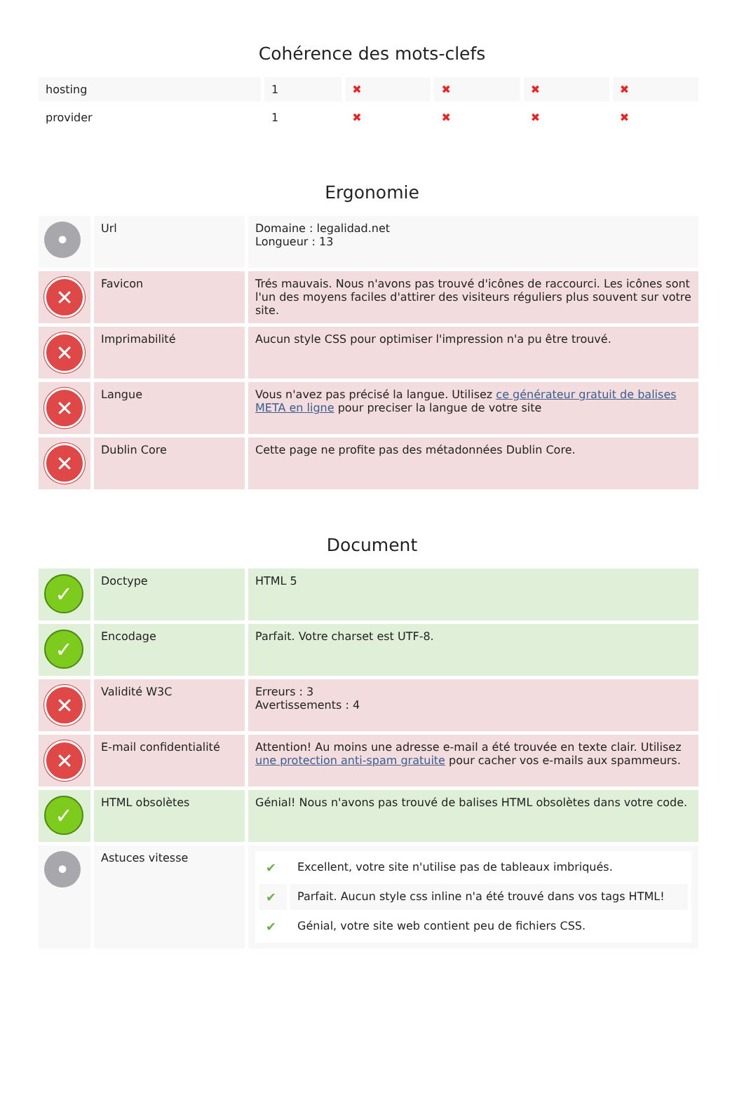Cohérence des mots-clefs
| hosting | 1 | ✖ | ✖ | ✖ | ✖ |
| provider | 1 | ✖ | ✖ | ✖ | ✖ |
Ergonomie
| • | Url | Domaine : legalidad.net Longueur : 13 |
| ✕ | Favicon | Trés mauvais. Nous n'avons pas trouvé d'icônes de raccourci. Les icônes sont l'un des moyens faciles d'attirer des visiteurs réguliers plus souvent sur votre site. |
| ✕ | Imprimabilité | Aucun style CSS pour optimiser l'impression n'a pu être trouvé. |
| ✕ | Langue | Vous n'avez pas précisé la langue. Utilisez ce générateur gratuit de balises META en ligne pour preciser la langue de votre site |
| ✕ | Dublin Core | Cette page ne profite pas des métadonnées Dublin Core. |
Document
| ✓ | Doctype | HTML 5 |
| ✓ | Encodage | Parfait. Votre charset est UTF-8. |
| ✕ | Validité W3C | Erreurs : 3 Avertissements : 4 |
| ✕ | E-mail confidentialité | Attention! Au moins une adresse e-mail a été trouvée en texte clair. Utilisez une protection anti-spam gratuite pour cacher vos e-mails aux spammeurs. |
| ✓ | HTML obsolètes | Génial! Nous n'avons pas trouvé de balises HTML obsolètes dans votre code. |
| • | Astuces vitesse | / ✔ / Excellent, votre site n'utilise pas de tableaux imbriqués. / / ✔ / Parfait. Aucun style css inline n'a été trouvé dans vos tags HTML! / / ✔ / Génial, votre site web contient peu de fichiers CSS. / |